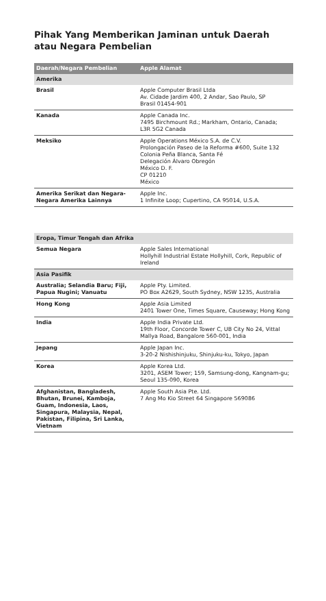Pihak Yang Memberikan Jaminan untuk Daerah atau Negara Pembelian
| Daerah/Negara Pembelian | Apple Alamat |
| --- | --- |
| Amerika | |
| Brasil | Apple Computer Brasil Ltda Av. Cidade Jardim 400, 2 Andar, Sao Paulo, SP Brasil 01454-901 |
| Kanada | Apple Canada Inc. 7495 Birchmount Rd.; Markham, Ontario, Canada; L3R 5G2 Canada |
| Meksiko | Apple Operations México S.A. de C.V. Prolongación Paseo de la Reforma #600, Suite 132 Colonia Peña Blanca, Santa Fé Delegación Álvaro Obregón México D. F. CP 01210 México |
| Amerika Serikat dan Negara-Negara Amerika Lainnya | Apple Inc. 1 Infinite Loop; Cupertino, CA 95014, U.S.A. |
| Eropa, Timur Tengah dan Afrika | |
| Semua Negara | Apple Sales International Hollyhill Industrial Estate Hollyhill, Cork, Republic of Ireland |
| Asia Pasifik | |
| Australia; Selandia Baru; Fiji, Papua Nugini; Vanuatu | Apple Pty. Limited. PO Box A2629, South Sydney, NSW 1235, Australia |
| Hong Kong | Apple Asia Limited 2401 Tower One, Times Square, Causeway; Hong Kong |
| India | Apple India Private Ltd. 19th Floor, Concorde Tower C, UB City No 24, Vittal Mallya Road, Bangalore 560-001, India |
| Jepang | Apple Japan Inc. 3-20-2 Nishishinjuku, Shinjuku-ku, Tokyo, Japan |
| Korea | Apple Korea Ltd. 3201, ASEM Tower; 159, Samsung-dong, Kangnam-gu; Seoul 135-090, Korea |
| Afghanistan, Bangladesh, Bhutan, Brunei, Kamboja, Guam, Indonesia, Laos, Singapura, Malaysia, Nepal, Pakistan, Filipina, Sri Lanka, Vietnam | Apple South Asia Pte. Ltd. 7 Ang Mo Kio Street 64 Singapore 569086 |